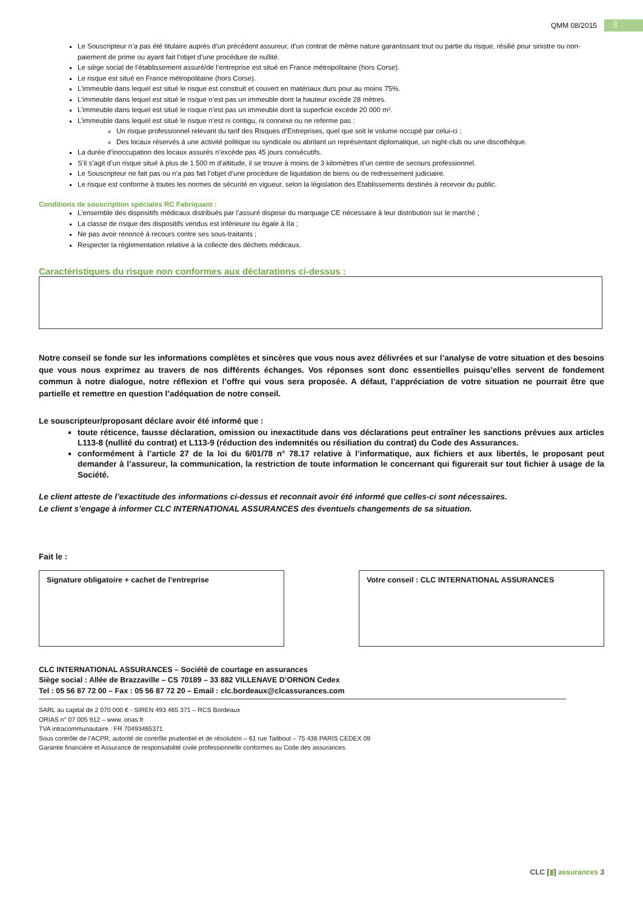QMM 08/2015
3
Le Souscripteur n’a pas été titulaire auprès d’un précédent assureur, d’un contrat de même nature garantissant tout ou partie du risque, résilié pour sinistre ou non-paiement de prime ou ayant fait l’objet d’une procédure de nullité.
Le siège social de l’établissement assuré/de l’entreprise est situé en France métropolitaine (hors Corse).
Le risque est situé en France métropolitaine (hors Corse).
L’immeuble dans lequel est situé le risque est construit et couvert en matériaux durs pour au moins 75%.
L’immeuble dans lequel est situé le risque n’est pas un immeuble dont la hauteur excède 28 mètres.
L’immeuble dans lequel est situé le risque n’est pas un immeuble dont la superficie excède 20 000 m².
L’immeuble dans lequel est situé le risque n’est ni contigu, ni connexe ou ne referme pas :
Un risque professionnel relevant du tarif des Risques d’Entreprises, quel que soit le volume occupé par celui-ci ;
Des locaux réservés à une activité politique ou syndicale ou abritant un représentant diplomatique, un night-club ou une discothèque.
La durée d’inoccupation des locaux assurés n’excède pas 45 jours consécutifs.
S’il s’agit d’un risque situé à plus de 1 500 m d’altitude, il se trouve à moins de 3 kilomètres d’un centre de secours professionnel.
Le Souscripteur ne fait pas ou n’a pas fait l’objet d’une procédure de liquidation de biens ou de redressement judiciaire.
Le risque est conforme à toutes les normes de sécurité en vigueur, selon la législation des Etablissements destinés à recevoir du public.
Conditions de souscription spéciales RC Fabriquant :
L’ensemble des dispositifs médicaux distribués par l’assuré dispose du marquage CE nécessaire à leur distribution sur le marché ;
La classe de risque des dispositifs vendus est inférieure ou égale à IIa ;
Ne pas avoir renoncé à recours contre ses sous-traitants ;
Respecter la règlementation relative à la collecte des déchets médicaux.
Caractéristiques du risque non conformes aux déclarations ci-dessus :
Notre conseil se fonde sur les informations complètes et sincères que vous nous avez délivrées et sur l’analyse de votre situation et des besoins que vous nous exprimez au travers de nos différents échanges. Vos réponses sont donc essentielles puisqu’elles servent de fondement commun à notre dialogue, notre réflexion et l’offre qui vous sera proposée. A défaut, l’appréciation de votre situation ne pourrait être que partielle et remettre en question l’adéquation de notre conseil.
Le souscripteur/proposant déclare avoir été informé que :
toute réticence, fausse déclaration, omission ou inexactitude dans vos déclarations peut entraîner les sanctions prévues aux articles L113-8 (nullité du contrat) et L113-9 (réduction des indemnités ou résiliation du contrat) du Code des Assurances.
conformément à l’article 27 de la loi du 6/01/78 n° 78.17 relative à l’informatique, aux fichiers et aux libertés, le proposant peut demander à l’assureur, la communication, la restriction de toute information le concernant qui figurerait sur tout fichier à usage de la Société.
Le client atteste de l’exactitude des informations ci-dessus et reconnait avoir été informé que celles-ci sont nécessaires.
Le client s’engage à informer CLC INTERNATIONAL ASSURANCES des éventuels changements de sa situation.
Fait le :
Signature obligatoire + cachet de l’entreprise Votre conseil : CLC INTERNATIONAL ASSURANCES
CLC INTERNATIONAL ASSURANCES – Société de courtage en assurances
Siège social : Allée de Brazzaville – CS 70189 – 33 882 VILLENAVE D’ORNON Cedex
Tel : 05 56 87 72 00 – Fax : 05 56 87 72 20 – Email : clc.bordeaux@clcassurances.com
SARL au capital de 2 070 000 € - SIREN 493 465 371 – RCS Bordeaux
ORIAS n° 07 005 912 – www. orias.fr
TVA intracommunautaire : FR 70493465371
Sous contrôle de l’ACPR, autorité de contrôle prudentiel et de résolution – 61 rue Taitbout – 75 436 PARIS CEDEX 09
Garantie financière et Assurance de responsabilité civile professionnelle conformes au Code des assurances.
CLC [▮] assurances 3